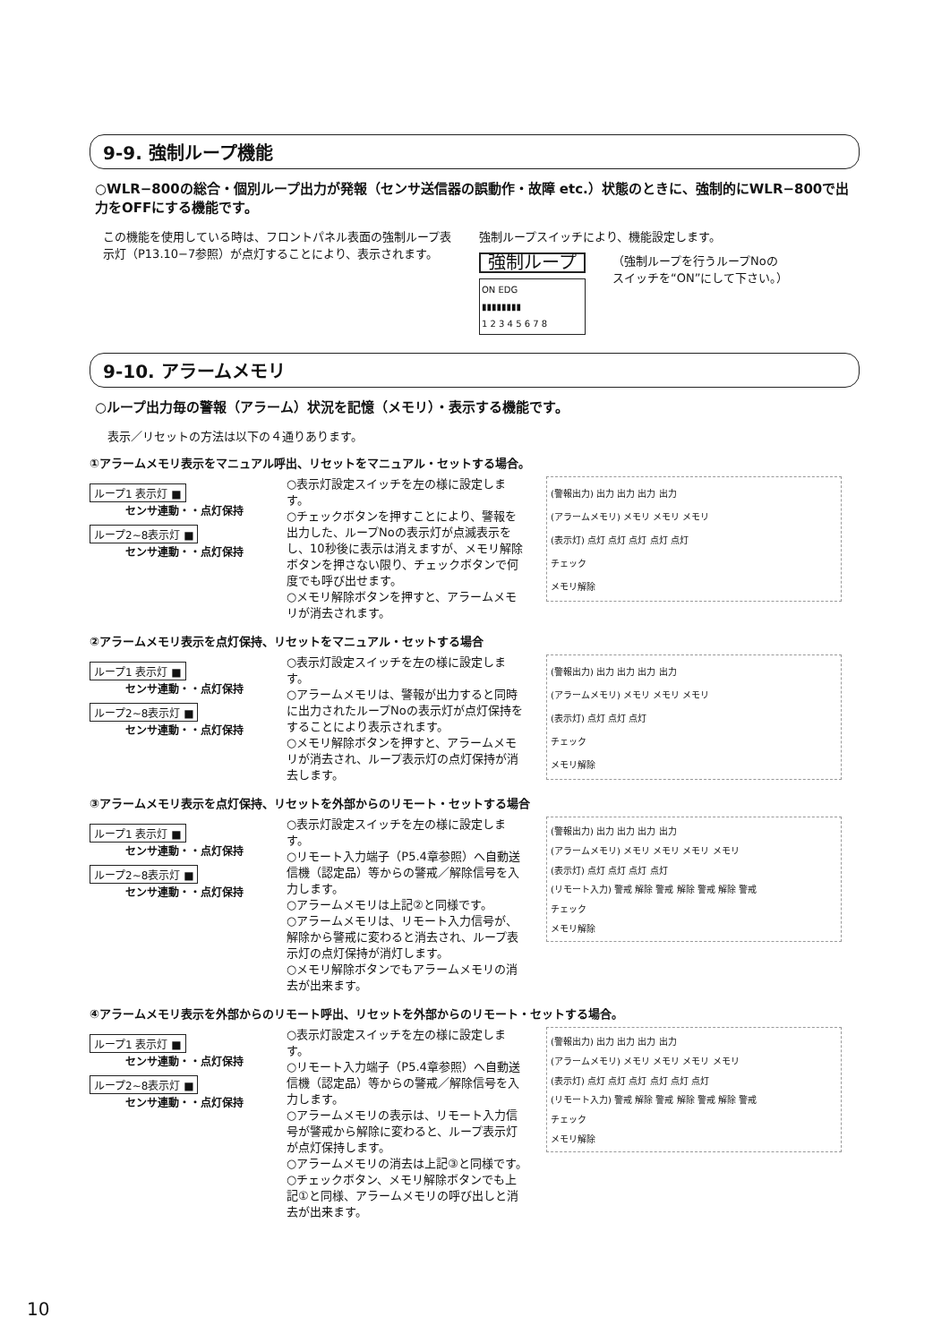9-9. 強制ループ機能
○WLR−800の総合・個別ループ出力が発報（センサ送信器の誤動作・故障 etc.）状態のときに、強制的にWLR−800で出力をOFFにする機能です。
この機能を使用している時は、フロントパネル表面の強制ループ表示灯（P13.10−7参照）が点灯することにより、表示されます。
強制ループスイッチにより、機能設定します。
強制ループ
ON EDG
▮▮▮▮▮▮▮▮
1 2 3 4 5 6 7 8
（強制ループを行うループNoの
スイッチを“ON”にして下さい。）
9-10. アラームメモリ
○ループ出力毎の警報（アラーム）状況を記憶（メモリ）・表示する機能です。
表示／リセットの方法は以下の４通りあります。
①アラームメモリ表示をマニュアル呼出、リセットをマニュアル・セットする場合。
ループ1 表示灯 ■
センサ連動・・点灯保持
ループ2~8表示灯 ■
センサ連動・・点灯保持
○表示灯設定スイッチを左の様に設定します。
○チェックボタンを押すことにより、警報を出力した、ループNoの表示灯が点滅表示をし、10秒後に表示は消えますが、メモリ解除ボタンを押さない限り、チェックボタンで何度でも呼び出せます。
○メモリ解除ボタンを押すと、アラームメモリが消去されます。
(警報出力) 出力 出力 出力 出力
(アラームメモリ) メモリ メモリ メモリ
(表示灯) 点灯 点灯 点灯 点灯 点灯
チェック
メモリ解除
②アラームメモリ表示を点灯保持、リセットをマニュアル・セットする場合
ループ1 表示灯 ■
センサ連動・・点灯保持
ループ2~8表示灯 ■
センサ連動・・点灯保持
○表示灯設定スイッチを左の様に設定します。
○アラームメモリは、警報が出力すると同時に出力されたループNoの表示灯が点灯保持をすることにより表示されます。
○メモリ解除ボタンを押すと、アラームメモリが消去され、ループ表示灯の点灯保持が消去します。
(警報出力) 出力 出力 出力 出力
(アラームメモリ) メモリ メモリ メモリ
(表示灯) 点灯 点灯 点灯
チェック
メモリ解除
③アラームメモリ表示を点灯保持、リセットを外部からのリモート・セットする場合
ループ1 表示灯 ■
センサ連動・・点灯保持
ループ2~8表示灯 ■
センサ連動・・点灯保持
○表示灯設定スイッチを左の様に設定します。
○リモート入力端子（P5.4章参照）へ自動送信機（認定品）等からの警戒／解除信号を入力します。
○アラームメモリは上記②と同様です。
○アラームメモリは、リモート入力信号が、解除から警戒に変わると消去され、ループ表示灯の点灯保持が消灯します。
○メモリ解除ボタンでもアラームメモリの消去が出来ます。
(警報出力) 出力 出力 出力 出力
(アラームメモリ) メモリ メモリ メモリ メモリ
(表示灯) 点灯 点灯 点灯 点灯
(リモート入力) 警戒 解除 警戒 解除 警戒 解除 警戒
チェック
メモリ解除
④アラームメモリ表示を外部からのリモート呼出、リセットを外部からのリモート・セットする場合。
ループ1 表示灯 ■
センサ連動・・点灯保持
ループ2~8表示灯 ■
センサ連動・・点灯保持
○表示灯設定スイッチを左の様に設定します。
○リモート入力端子（P5.4章参照）へ自動送信機（認定品）等からの警戒／解除信号を入力します。
○アラームメモリの表示は、リモート入力信号が警戒から解除に変わると、ループ表示灯が点灯保持します。
○アラームメモリの消去は上記③と同様です。
○チェックボタン、メモリ解除ボタンでも上記①と同様、アラームメモリの呼び出しと消去が出来ます。
(警報出力) 出力 出力 出力 出力
(アラームメモリ) メモリ メモリ メモリ メモリ
(表示灯) 点灯 点灯 点灯 点灯 点灯 点灯
(リモート入力) 警戒 解除 警戒 解除 警戒 解除 警戒
チェック
メモリ解除
10